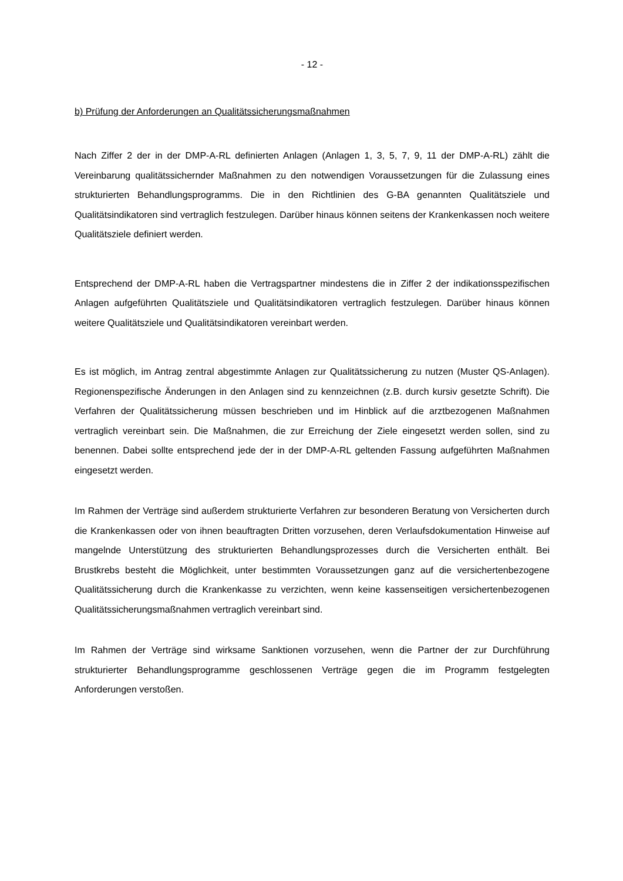- 12 -
b) Prüfung der Anforderungen an Qualitätssicherungsmaßnahmen
Nach Ziffer 2 der in der DMP-A-RL definierten Anlagen (Anlagen 1, 3, 5, 7, 9, 11 der DMP-A-RL) zählt die Vereinbarung qualitätssichernder Maßnahmen zu den notwendigen Voraussetzungen für die Zulassung eines strukturierten Behandlungsprogramms. Die in den Richtlinien des G-BA genannten Qualitätsziele und Qualitätsindikatoren sind vertraglich festzulegen. Darüber hinaus können seitens der Krankenkassen noch weitere Qualitätsziele definiert werden.
Entsprechend der DMP-A-RL haben die Vertragspartner mindestens die in Ziffer 2 der indikationsspezifischen Anlagen aufgeführten Qualitätsziele und Qualitätsindikatoren vertraglich festzulegen. Darüber hinaus können weitere Qualitätsziele und Qualitätsindikatoren vereinbart werden.
Es ist möglich, im Antrag zentral abgestimmte Anlagen zur Qualitätssicherung zu nutzen (Muster QS-Anlagen). Regionenspezifische Änderungen in den Anlagen sind zu kennzeichnen (z.B. durch kursiv gesetzte Schrift). Die Verfahren der Qualitätssicherung müssen beschrieben und im Hinblick auf die arztbezogenen Maßnahmen vertraglich vereinbart sein. Die Maßnahmen, die zur Erreichung der Ziele eingesetzt werden sollen, sind zu benennen. Dabei sollte entsprechend jede der in der DMP-A-RL geltenden Fassung aufgeführten Maßnahmen eingesetzt werden.
Im Rahmen der Verträge sind außerdem strukturierte Verfahren zur besonderen Beratung von Versicherten durch die Krankenkassen oder von ihnen beauftragten Dritten vorzusehen, deren Verlaufsdokumentation Hinweise auf mangelnde Unterstützung des strukturierten Behandlungsprozesses durch die Versicherten enthält. Bei Brustkrebs besteht die Möglichkeit, unter bestimmten Voraussetzungen ganz auf die versichertenbezogene Qualitätssicherung durch die Krankenkasse zu verzichten, wenn keine kassenseitigen versichertenbezogenen Qualitätssicherungsmaßnahmen vertraglich vereinbart sind.
Im Rahmen der Verträge sind wirksame Sanktionen vorzusehen, wenn die Partner der zur Durchführung strukturierter Behandlungsprogramme geschlossenen Verträge gegen die im Programm festgelegten Anforderungen verstoßen.